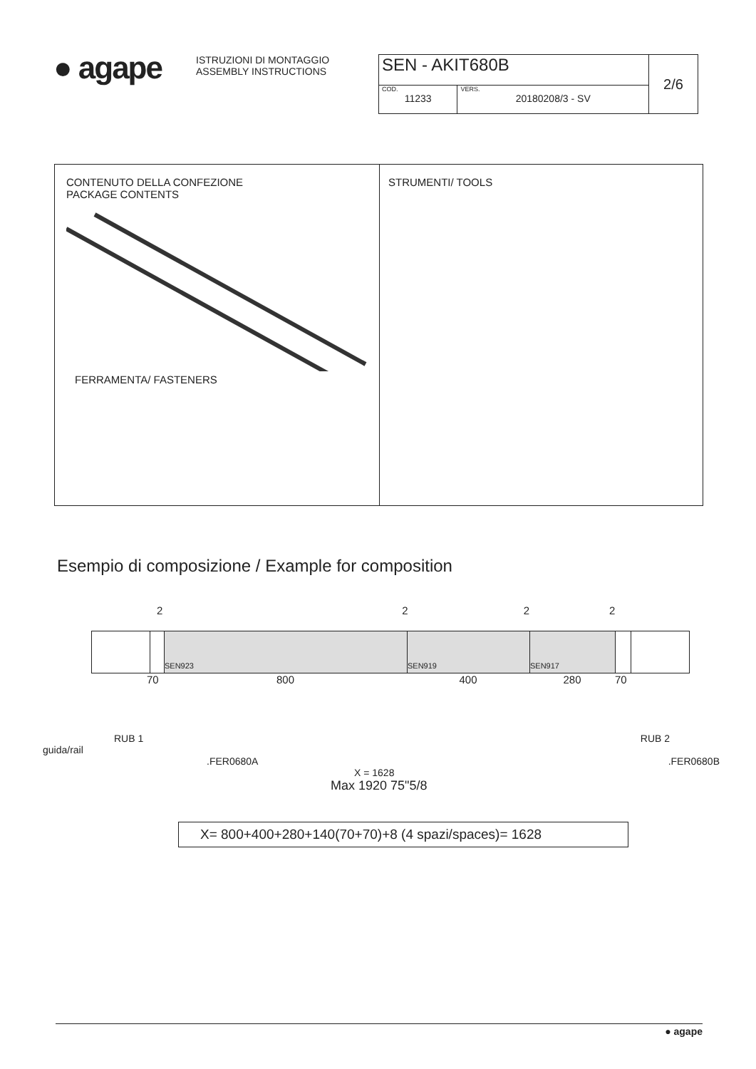● agape
ISTRUZIONI DI MONTAGGIO
ASSEMBLY INSTRUCTIONS
| SEN - AKIT680B | | 2/6 |
| COD. 11233 | VERS. 20180208/3 - SV | |
CONTENUTO DELLA CONFEZIONE
PACKAGE CONTENTS
FERRAMENTA/ FASTENERS
STRUMENTI/ TOOLS
Esempio di composizione / Example for composition
2222
SEN923 SEN919 SEN917
70 800 400 280 70
RUB 1 RUB 2
guida/rail
.FER0680A.FER0680B
X = 1628
Max 1920 75"5/8
X= 800+400+280+140(70+70)+8 (4 spazi/spaces)= 1628
● agape